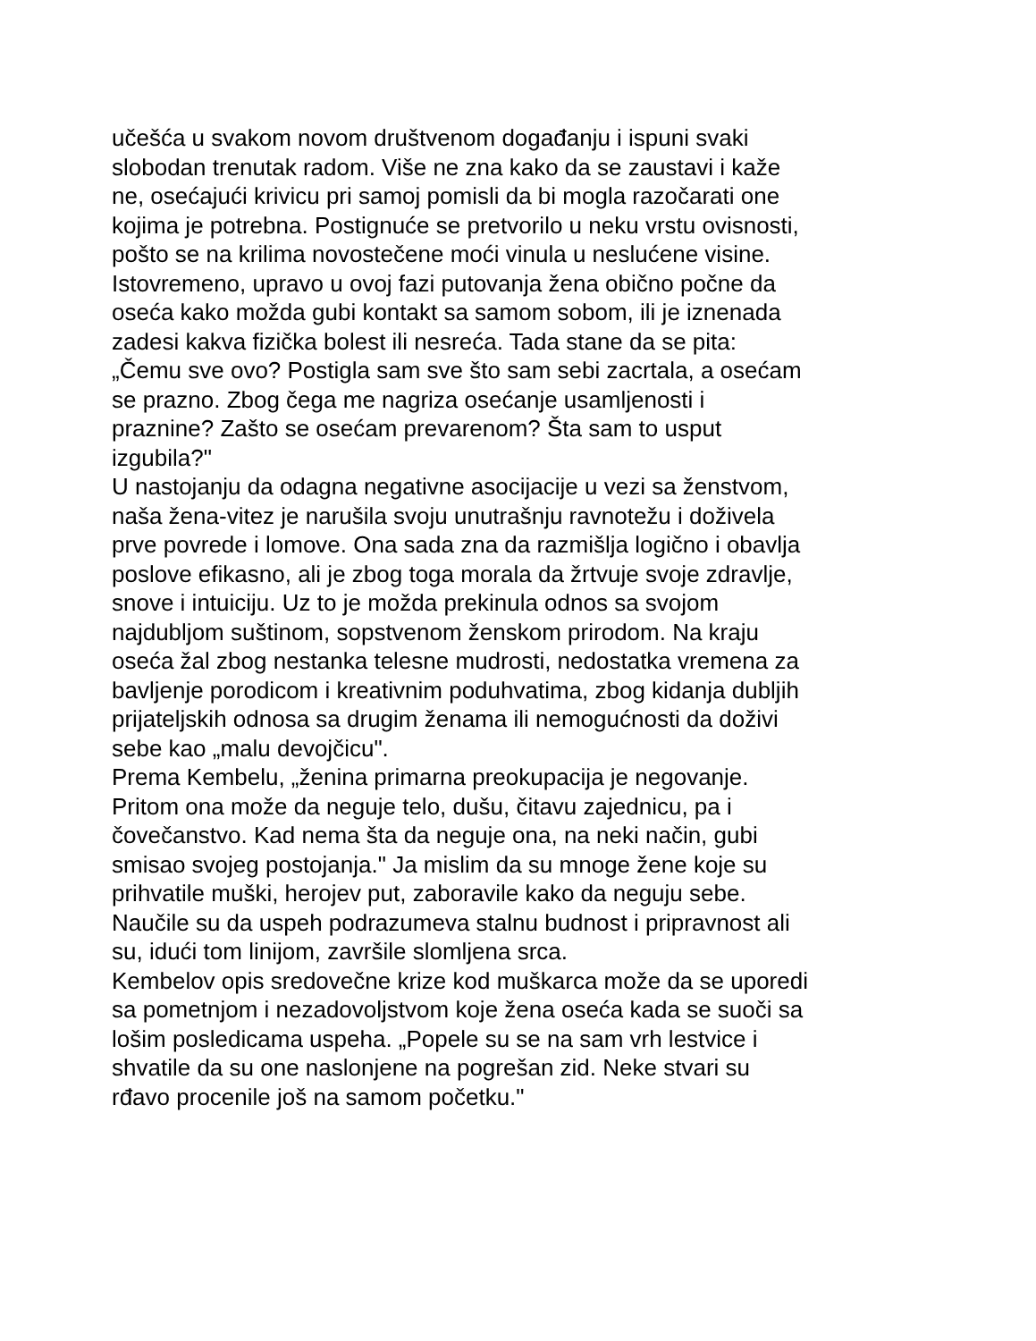učešća u svakom novom društvenom događanju i ispuni svaki
slobodan trenutak radom. Više ne zna kako da se zaustavi i kaže
ne, osećajući krivicu pri samoj pomisli da bi mogla razočarati one
kojima je potrebna. Postignuće se pretvorilo u neku vrstu ovisnosti,
pošto se na krilima novostečene moći vinula u neslućene visine.
Istovremeno, upravo u ovoj fazi putovanja žena obično počne da
oseća kako možda gubi kontakt sa samom sobom, ili je iznenada
zadesi kakva fizička bolest ili nesreća. Tada stane da se pita:
„Čemu sve ovo? Postigla sam sve što sam sebi zacrtala, a osećam
se prazno. Zbog čega me nagriza osećanje usamljenosti i
praznine? Zašto se osećam prevarenom? Šta sam to usput
izgubila?"
U nastojanju da odagna negativne asocijacije u vezi sa ženstvom,
naša žena-vitez je narušila svoju unutrašnju ravnotežu i doživela
prve povrede i lomove. Ona sada zna da razmišlja logično i obavlja
poslove efikasno, ali je zbog toga morala da žrtvuje svoje zdravlje,
snove i intuiciju. Uz to je možda prekinula odnos sa svojom
najdubljom suštinom, sopstvenom ženskom prirodom. Na kraju
oseća žal zbog nestanka telesne mudrosti, nedostatka vremena za
bavljenje porodicom i kreativnim poduhvatima, zbog kidanja dubljih
prijateljskih odnosa sa drugim ženama ili nemogućnosti da doživi
sebe kao „malu devojčicu".
Prema Kembelu, „ženina primarna preokupacija je negovanje.
Pritom ona može da neguje telo, dušu, čitavu zajednicu, pa i
čovečanstvo. Kad nema šta da neguje ona, na neki način, gubi
smisao svojeg postojanja." Ja mislim da su mnoge žene koje su
prihvatile muški, herojev put, zaboravile kako da neguju sebe.
Naučile su da uspeh podrazumeva stalnu budnost i pripravnost ali
su, idući tom linijom, završile slomljena srca.
Kembelov opis sredovečne krize kod muškarca može da se uporedi
sa pometnjom i nezadovoljstvom koje žena oseća kada se suoči sa
lošim posledicama uspeha. „Popele su se na sam vrh lestvice i
shvatile da su one naslonjene na pogrešan zid. Neke stvari su
rđavo procenile još na samom početku."